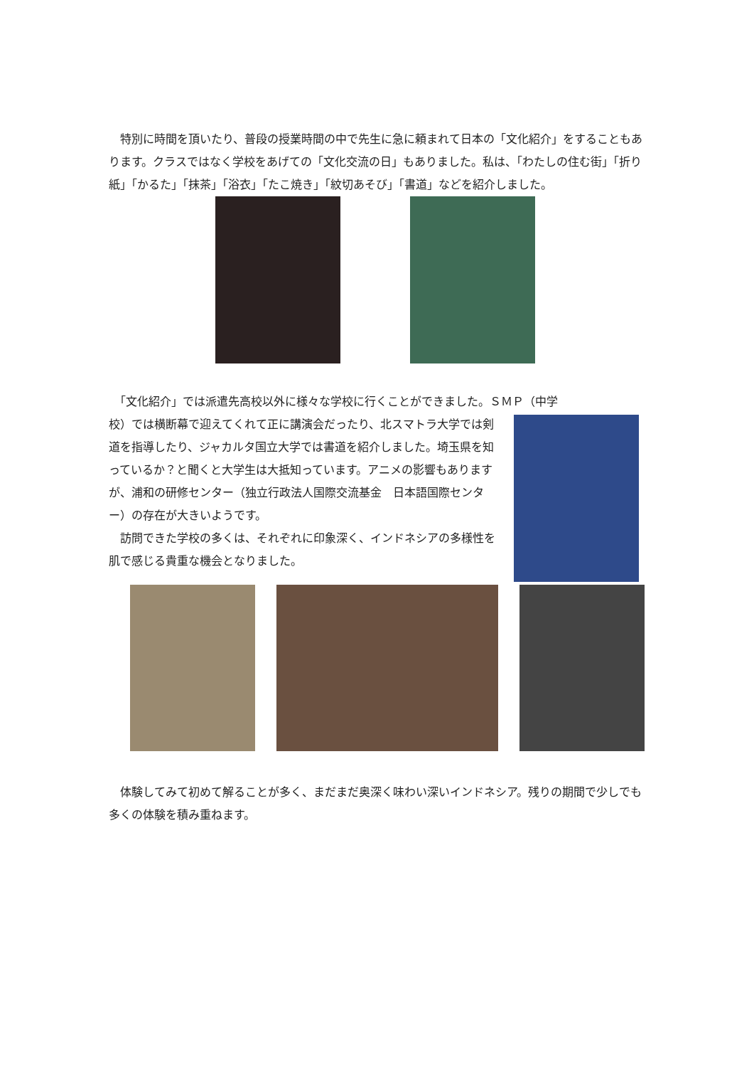特別に時間を頂いたり、普段の授業時間の中で先生に急に頼まれて日本の「文化紹介」をすることもあります。クラスではなく学校をあげての「文化交流の日」もありました。私は、「わたしの住む街」「折り紙」「かるた」「抹茶」「浴衣」「たこ焼き」「紋切あそび」「書道」などを紹介しました。
　「文化紹介」では派遣先高校以外に様々な学校に行くことができました。ＳＭＰ（中学
校）では横断幕で迎えてくれて正に講演会だったり、北スマトラ大学では剣道を指導したり、ジャカルタ国立大学では書道を紹介しました。埼玉県を知っているか？と聞くと大学生は大抵知っています。アニメの影響もありますが、浦和の研修センター（独立行政法人国際交流基金　日本語国際センター）の存在が大きいようです。
　訪問できた学校の多くは、それぞれに印象深く、インドネシアの多様性を肌で感じる貴重な機会となりました。
　体験してみて初めて解ることが多く、まだまだ奥深く味わい深いインドネシア。残りの期間で少しでも多くの体験を積み重ねます。